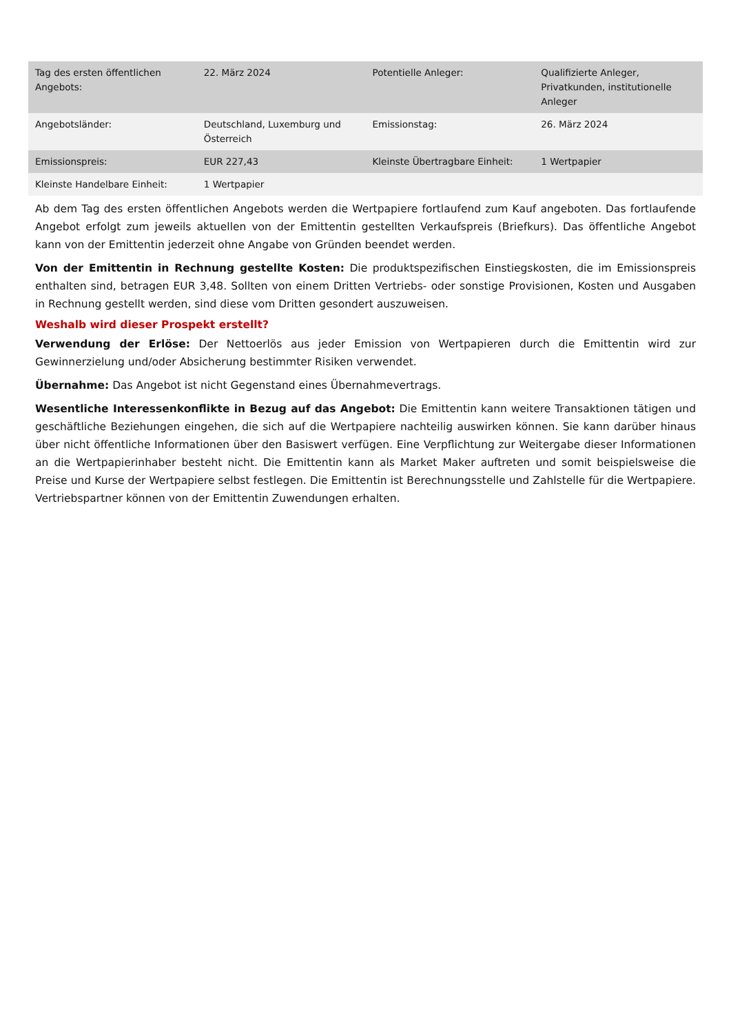| Tag des ersten öffentlichen Angebots: | 22. März 2024 | Potentielle Anleger: | Qualifizierte Anleger, Privatkunden, institutionelle Anleger |
| Angebotsländer: | Deutschland, Luxemburg und Österreich | Emissionstag: | 26. März 2024 |
| Emissionspreis: | EUR 227,43 | Kleinste Übertragbare Einheit: | 1 Wertpapier |
| Kleinste Handelbare Einheit: | 1 Wertpapier | | |
Ab dem Tag des ersten öffentlichen Angebots werden die Wertpapiere fortlaufend zum Kauf angeboten. Das fortlaufende Angebot erfolgt zum jeweils aktuellen von der Emittentin gestellten Verkaufspreis (Briefkurs). Das öffentliche Angebot kann von der Emittentin jederzeit ohne Angabe von Gründen beendet werden.
Von der Emittentin in Rechnung gestellte Kosten: Die produktspezifischen Einstiegskosten, die im Emissionspreis enthalten sind, betragen EUR 3,48. Sollten von einem Dritten Vertriebs- oder sonstige Provisionen, Kosten und Ausgaben in Rechnung gestellt werden, sind diese vom Dritten gesondert auszuweisen.
Weshalb wird dieser Prospekt erstellt?
Verwendung der Erlöse: Der Nettoerlös aus jeder Emission von Wertpapieren durch die Emittentin wird zur Gewinnerzielung und/oder Absicherung bestimmter Risiken verwendet.
Übernahme: Das Angebot ist nicht Gegenstand eines Übernahmevertrags.
Wesentliche Interessenkonflikte in Bezug auf das Angebot: Die Emittentin kann weitere Transaktionen tätigen und geschäftliche Beziehungen eingehen, die sich auf die Wertpapiere nachteilig auswirken können. Sie kann darüber hinaus über nicht öffentliche Informationen über den Basiswert verfügen. Eine Verpflichtung zur Weitergabe dieser Informationen an die Wertpapierinhaber besteht nicht. Die Emittentin kann als Market Maker auftreten und somit beispielsweise die Preise und Kurse der Wertpapiere selbst festlegen. Die Emittentin ist Berechnungsstelle und Zahlstelle für die Wertpapiere. Vertriebspartner können von der Emittentin Zuwendungen erhalten.